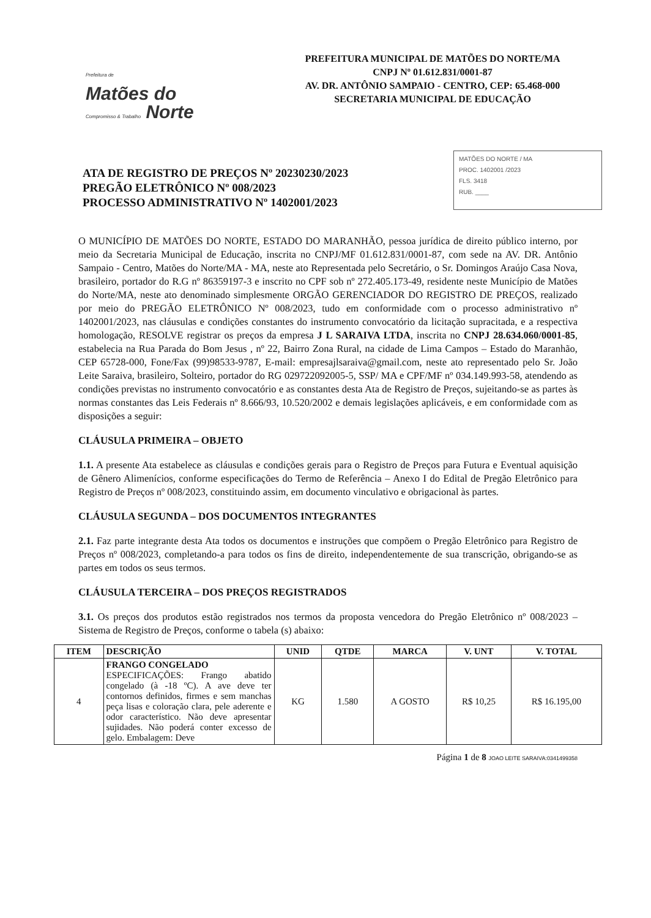Prefeitura de
Matões do
Compromisso & Trabalho Norte
PREFEITURA MUNICIPAL DE MATÕES DO NORTE/MA
CNPJ Nº 01.612.831/0001-87
AV. DR. ANTÔNIO SAMPAIO - CENTRO, CEP: 65.468-000
SECRETARIA MUNICIPAL DE EDUCAÇÃO
ATA DE REGISTRO DE PREÇOS Nº 20230230/2023
PREGÃO ELETRÔNICO Nº 008/2023
PROCESSO ADMINISTRATIVO Nº 1402001/2023
MATÕES DO NORTE / MA
PROC. 1402001 /2023
FLS. 3418
RUB. ____
O MUNICÍPIO DE MATÕES DO NORTE, ESTADO DO MARANHÃO, pessoa jurídica de direito público interno, por meio da Secretaria Municipal de Educação, inscrita no CNPJ/MF 01.612.831/0001-87, com sede na AV. DR. Antônio Sampaio - Centro, Matões do Norte/MA - MA, neste ato Representada pelo Secretário, o Sr. Domingos Araújo Casa Nova, brasileiro, portador do R.G nº 86359197-3 e inscrito no CPF sob nº 272.405.173-49, residente neste Município de Matões do Norte/MA, neste ato denominado simplesmente ORGÃO GERENCIADOR DO REGISTRO DE PREÇOS, realizado por meio do PREGÃO ELETRÔNICO Nº 008/2023, tudo em conformidade com o processo administrativo nº 1402001/2023, nas cláusulas e condições constantes do instrumento convocatório da licitação supracitada, e a respectiva homologação, RESOLVE registrar os preços da empresa J L SARAIVA LTDA, inscrita no CNPJ 28.634.060/0001-85, estabelecia na Rua Parada do Bom Jesus , nº 22, Bairro Zona Rural, na cidade de Lima Campos – Estado do Maranhão, CEP 65728-000, Fone/Fax (99)98533-9787, E-mail: empresajlsaraiva@gmail.com, neste ato representado pelo Sr. João Leite Saraiva, brasileiro, Solteiro, portador do RG 029722092005-5, SSP/ MA e CPF/MF nº 034.149.993-58, atendendo as condições previstas no instrumento convocatório e as constantes desta Ata de Registro de Preços, sujeitando-se as partes às normas constantes das Leis Federais nº 8.666/93, 10.520/2002 e demais legislações aplicáveis, e em conformidade com as disposições a seguir:
CLÁUSULA PRIMEIRA – OBJETO
1.1. A presente Ata estabelece as cláusulas e condições gerais para o Registro de Preços para Futura e Eventual aquisição de Gênero Alimenícios, conforme especificações do Termo de Referência – Anexo I do Edital de Pregão Eletrônico para Registro de Preços nº 008/2023, constituindo assim, em documento vinculativo e obrigacional às partes.
CLÁUSULA SEGUNDA – DOS DOCUMENTOS INTEGRANTES
2.1. Faz parte integrante desta Ata todos os documentos e instruções que compõem o Pregão Eletrônico para Registro de Preços nº 008/2023, completando-a para todos os fins de direito, independentemente de sua transcrição, obrigando-se as partes em todos os seus termos.
CLÁUSULA TERCEIRA – DOS PREÇOS REGISTRADOS
3.1. Os preços dos produtos estão registrados nos termos da proposta vencedora do Pregão Eletrônico nº 008/2023 – Sistema de Registro de Preços, conforme o tabela (s) abaixo:
| ITEM | DESCRIÇÃO | UNID | QTDE | MARCA | V. UNT | V. TOTAL |
| --- | --- | --- | --- | --- | --- | --- |
| 4 | FRANGO CONGELADO ESPECIFICAÇÕES: Frango abatido congelado (à -18 ºC). A ave deve ter contornos definidos, firmes e sem manchas peça lisas e coloração clara, pele aderente e odor característico. Não deve apresentar sujidades. Não poderá conter excesso de gelo. Embalagem: Deve | KG | 1.580 | A GOSTO | R$ 10,25 | R$ 16.195,00 |
Página 1 de 8 JOAO LEITE SARAIVA:0341499358